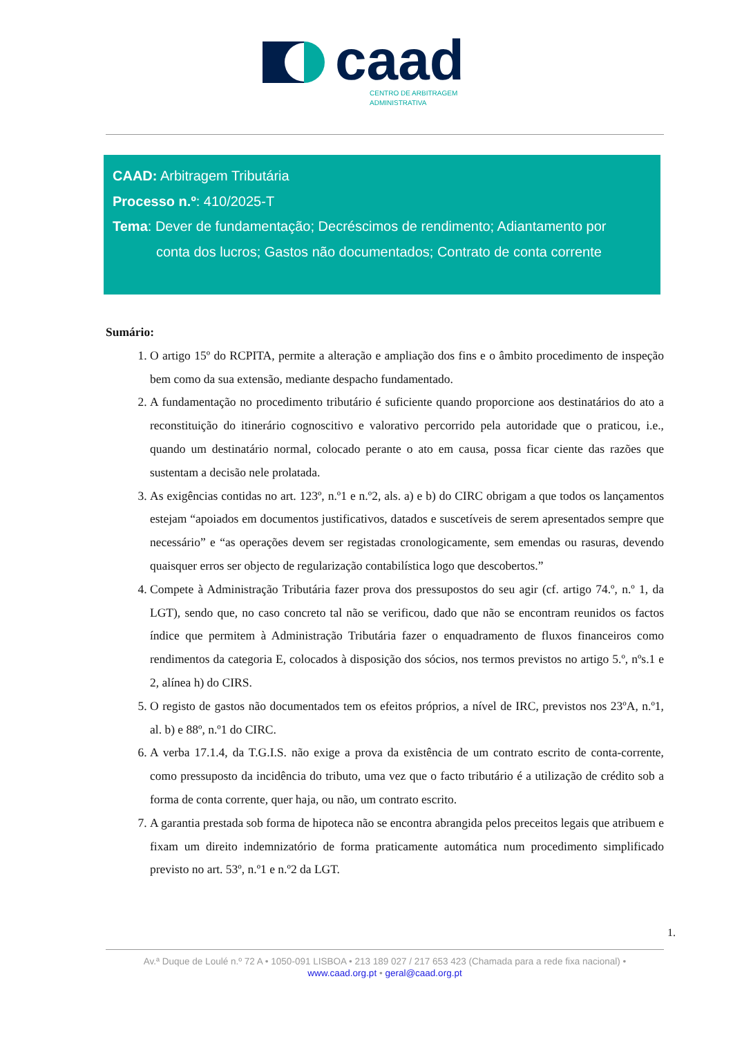caad
CENTRO DE ARBITRAGEM
ADMINISTRATIVA
CAAD: Arbitragem Tributária
Processo n.º: 410/2025-T
Tema: Dever de fundamentação; Decréscimos de rendimento; Adiantamento por
conta dos lucros; Gastos não documentados; Contrato de conta corrente
Sumário:
1. O artigo 15º do RCPITA, permite a alteração e ampliação dos fins e o âmbito procedimento de inspeção bem como da sua extensão, mediante despacho fundamentado.
2. A fundamentação no procedimento tributário é suficiente quando proporcione aos destinatários do ato a reconstituição do itinerário cognoscitivo e valorativo percorrido pela autoridade que o praticou, i.e., quando um destinatário normal, colocado perante o ato em causa, possa ficar ciente das razões que sustentam a decisão nele prolatada.
3. As exigências contidas no art. 123º, n.º1 e n.º2, als. a) e b) do CIRC obrigam a que todos os lançamentos estejam “apoiados em documentos justificativos, datados e suscetíveis de serem apresentados sempre que necessário” e “as operações devem ser registadas cronologicamente, sem emendas ou rasuras, devendo quaisquer erros ser objecto de regularização contabilística logo que descobertos.”
4. Compete à Administração Tributária fazer prova dos pressupostos do seu agir (cf. artigo 74.º, n.º 1, da LGT), sendo que, no caso concreto tal não se verificou, dado que não se encontram reunidos os factos índice que permitem à Administração Tributária fazer o enquadramento de fluxos financeiros como rendimentos da categoria E, colocados à disposição dos sócios, nos termos previstos no artigo 5.º, nºs.1 e 2, alínea h) do CIRS.
5. O registo de gastos não documentados tem os efeitos próprios, a nível de IRC, previstos nos 23ºA, n.º1, al. b) e 88º, n.º1 do CIRC.
6. A verba 17.1.4, da T.G.I.S. não exige a prova da existência de um contrato escrito de conta-corrente, como pressuposto da incidência do tributo, uma vez que o facto tributário é a utilização de crédito sob a forma de conta corrente, quer haja, ou não, um contrato escrito.
7. A garantia prestada sob forma de hipoteca não se encontra abrangida pelos preceitos legais que atribuem e fixam um direito indemnizatório de forma praticamente automática num procedimento simplificado previsto no art. 53º, n.º1 e n.º2 da LGT.
1.
Av.ª Duque de Loulé n.º 72 A • 1050-091 LISBOA • 213 189 027 / 217 653 423 (Chamada para a rede fixa nacional) •
www.caad.org.pt • geral@caad.org.pt